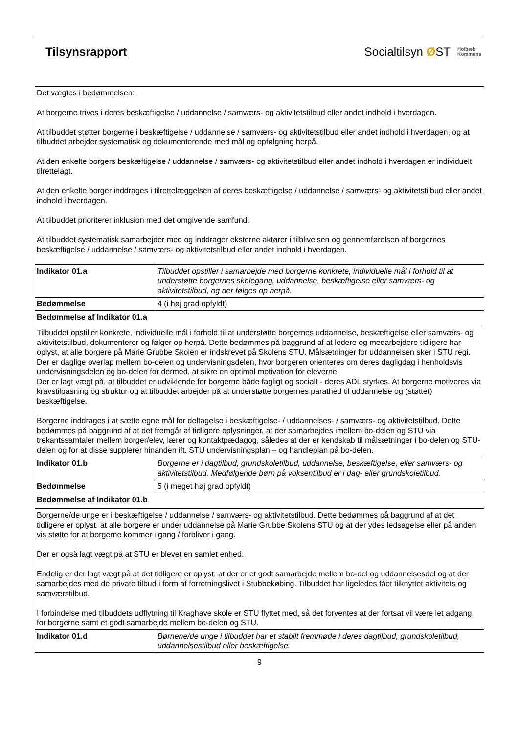Tilsynsrapport
Socialtilsyn ØST Holbæk
Kommune
| Det vægtes i bedømmelsen: At borgerne trives i deres beskæftigelse / uddannelse / samværs- og aktivitetstilbud eller andet indhold i hverdagen. At tilbuddet støtter borgerne i beskæftigelse / uddannelse / samværs- og aktivitetstilbud eller andet indhold i hverdagen, og at tilbuddet arbejder systematisk og dokumenterende med mål og opfølgning herpå. At den enkelte borgers beskæftigelse / uddannelse / samværs- og aktivitetstilbud eller andet indhold i hverdagen er individuelt tilrettelagt. At den enkelte borger inddrages i tilrettelæggelsen af deres beskæftigelse / uddannelse / samværs- og aktivitetstilbud eller andet indhold i hverdagen. At tilbuddet prioriterer inklusion med det omgivende samfund. At tilbuddet systematisk samarbejder med og inddrager eksterne aktører i tilblivelsen og gennemførelsen af borgernes beskæftigelse / uddannelse / samværs- og aktivitetstilbud eller andet indhold i hverdagen. | |
| Indikator 01.a | Tilbuddet opstiller i samarbejde med borgerne konkrete, individuelle mål i forhold til at understøtte borgernes skolegang, uddannelse, beskæftigelse eller samværs- og aktivitetstilbud, og der følges op herpå. |
| Bedømmelse | 4 (i høj grad opfyldt) |
| Bedømmelse af Indikator 01.a | |
| Tilbuddet opstiller konkrete, individuelle mål i forhold til at understøtte borgernes uddannelse, beskæftigelse eller samværs- og aktivitetstilbud, dokumenterer og følger op herpå. Dette bedømmes på baggrund af at ledere og medarbejdere tidligere har oplyst, at alle borgere på Marie Grubbe Skolen er indskrevet på Skolens STU. Målsætninger for uddannelsen sker i STU regi. Der er daglige overlap mellem bo-delen og undervisningsdelen, hvor borgeren orienteres om deres dagligdag i henholdsvis undervisningsdelen og bo-delen for dermed, at sikre en optimal motivation for eleverne. Der er lagt vægt på, at tilbuddet er udviklende for borgerne både fagligt og socialt - deres ADL styrkes. At borgerne motiveres via kravstilpasning og struktur og at tilbuddet arbejder på at understøtte borgernes parathed til uddannelse og (støttet) beskæftigelse. Borgerne inddrages i at sætte egne mål for deltagelse i beskæftigelse- / uddannelses- / samværs- og aktivitetstilbud. Dette bedømmes på baggrund af at det fremgår af tidligere oplysninger, at der samarbejdes imellem bo-delen og STU via trekantssamtaler mellem borger/elev, lærer og kontaktpædagog, således at der er kendskab til målsætninger i bo-delen og STU-delen og for at disse supplerer hinanden ift. STU undervisningsplan – og handleplan på bo-delen. | |
| Indikator 01.b | Borgerne er i dagtilbud, grundskoletilbud, uddannelse, beskæftigelse, eller samværs- og aktivitetstilbud. Medfølgende børn på voksentilbud er i dag- eller grundskoletilbud. |
| Bedømmelse | 5 (i meget høj grad opfyldt) |
| Bedømmelse af Indikator 01.b | |
| Borgerne/de unge er i beskæftigelse / uddannelse / samværs- og aktivitetstilbud. Dette bedømmes på baggrund af at det tidligere er oplyst, at alle borgere er under uddannelse på Marie Grubbe Skolens STU og at der ydes ledsagelse eller på anden vis støtte for at borgerne kommer i gang / forbliver i gang. Der er også lagt vægt på at STU er blevet en samlet enhed. Endelig er der lagt vægt på at det tidligere er oplyst, at der er et godt samarbejde mellem bo-del og uddannelsesdel og at der samarbejdes med de private tilbud i form af forretningslivet i Stubbekøbing. Tilbuddet har ligeledes fået tilknyttet aktivitets og samværstilbud. I forbindelse med tilbuddets udflytning til Kraghave skole er STU flyttet med, så det forventes at der fortsat vil være let adgang for borgerne samt et godt samarbejde mellem bo-delen og STU. | |
| Indikator 01.d | Børnene/de unge i tilbuddet har et stabilt fremmøde i deres dagtilbud, grundskoletilbud, uddannelsestilbud eller beskæftigelse. |
9